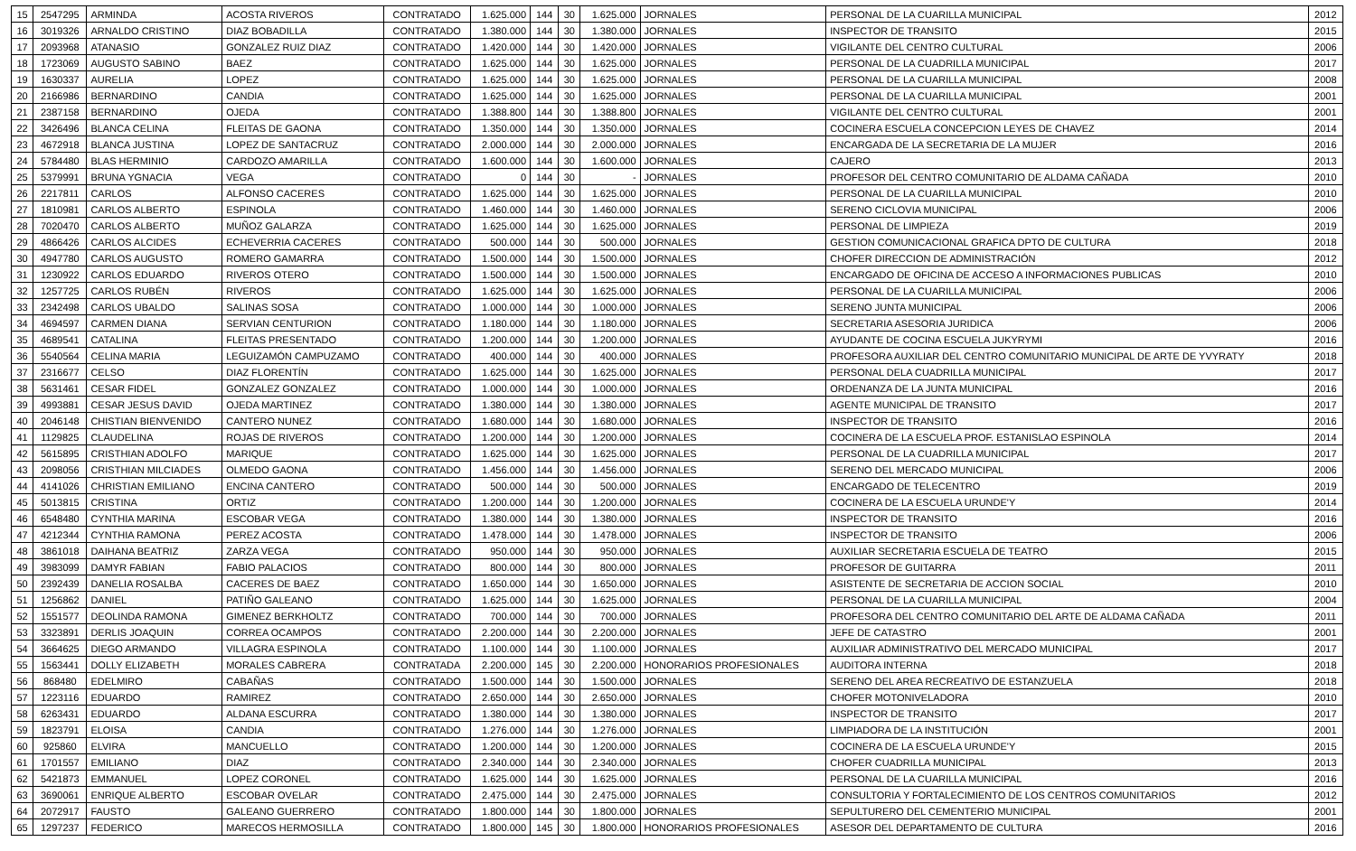| 15 | 2547295 | ARMINDA | ACOSTA RIVEROS | CONTRATADO | 1.625.000 | 144 | 30 | 1.625.000 | JORNALES | PERSONAL DE LA CUARILLA MUNICIPAL | 2012 |
| 16 | 3019326 | ARNALDO CRISTINO | DIAZ BOBADILLA | CONTRATADO | 1.380.000 | 144 | 30 | 1.380.000 | JORNALES | INSPECTOR DE TRANSITO | 2015 |
| 17 | 2093968 | ATANASIO | GONZALEZ RUIZ DIAZ | CONTRATADO | 1.420.000 | 144 | 30 | 1.420.000 | JORNALES | VIGILANTE DEL CENTRO CULTURAL | 2006 |
| 18 | 1723069 | AUGUSTO SABINO | BAEZ | CONTRATADO | 1.625.000 | 144 | 30 | 1.625.000 | JORNALES | PERSONAL DE LA CUADRILLA MUNICIPAL | 2017 |
| 19 | 1630337 | AURELIA | LOPEZ | CONTRATADO | 1.625.000 | 144 | 30 | 1.625.000 | JORNALES | PERSONAL DE LA CUARILLA MUNICIPAL | 2008 |
| 20 | 2166986 | BERNARDINO | CANDIA | CONTRATADO | 1.625.000 | 144 | 30 | 1.625.000 | JORNALES | PERSONAL DE LA CUARILLA MUNICIPAL | 2001 |
| 21 | 2387158 | BERNARDINO | OJEDA | CONTRATADO | 1.388.800 | 144 | 30 | 1.388.800 | JORNALES | VIGILANTE DEL CENTRO CULTURAL | 2001 |
| 22 | 3426496 | BLANCA CELINA | FLEITAS DE GAONA | CONTRATADO | 1.350.000 | 144 | 30 | 1.350.000 | JORNALES | COCINERA ESCUELA CONCEPCION LEYES DE CHAVEZ | 2014 |
| 23 | 4672918 | BLANCA JUSTINA | LOPEZ DE SANTACRUZ | CONTRATADO | 2.000.000 | 144 | 30 | 2.000.000 | JORNALES | ENCARGADA DE LA SECRETARIA DE LA MUJER | 2016 |
| 24 | 5784480 | BLAS HERMINIO | CARDOZO AMARILLA | CONTRATADO | 1.600.000 | 144 | 30 | 1.600.000 | JORNALES | CAJERO | 2013 |
| 25 | 5379991 | BRUNA YGNACIA | VEGA | CONTRATADO | 0 | 144 | 30 | - | JORNALES | PROFESOR DEL CENTRO COMUNITARIO DE ALDAMA CAÑADA | 2010 |
| 26 | 2217811 | CARLOS | ALFONSO CACERES | CONTRATADO | 1.625.000 | 144 | 30 | 1.625.000 | JORNALES | PERSONAL DE LA CUARILLA MUNICIPAL | 2010 |
| 27 | 1810981 | CARLOS ALBERTO | ESPINOLA | CONTRATADO | 1.460.000 | 144 | 30 | 1.460.000 | JORNALES | SERENO CICLOVIA MUNICIPAL | 2006 |
| 28 | 7020470 | CARLOS ALBERTO | MUÑOZ GALARZA | CONTRATADO | 1.625.000 | 144 | 30 | 1.625.000 | JORNALES | PERSONAL DE LIMPIEZA | 2019 |
| 29 | 4866426 | CARLOS ALCIDES | ECHEVERRIA CACERES | CONTRATADO | 500.000 | 144 | 30 | 500.000 | JORNALES | GESTION COMUNICACIONAL GRAFICA DPTO DE CULTURA | 2018 |
| 30 | 4947780 | CARLOS AUGUSTO | ROMERO GAMARRA | CONTRATADO | 1.500.000 | 144 | 30 | 1.500.000 | JORNALES | CHOFER DIRECCION DE ADMINISTRACIÓN | 2012 |
| 31 | 1230922 | CARLOS EDUARDO | RIVEROS OTERO | CONTRATADO | 1.500.000 | 144 | 30 | 1.500.000 | JORNALES | ENCARGADO DE OFICINA DE ACCESO A INFORMACIONES PUBLICAS | 2010 |
| 32 | 1257725 | CARLOS RUBÉN | RIVEROS | CONTRATADO | 1.625.000 | 144 | 30 | 1.625.000 | JORNALES | PERSONAL DE LA CUARILLA MUNICIPAL | 2006 |
| 33 | 2342498 | CARLOS UBALDO | SALINAS SOSA | CONTRATADO | 1.000.000 | 144 | 30 | 1.000.000 | JORNALES | SERENO JUNTA MUNICIPAL | 2006 |
| 34 | 4694597 | CARMEN DIANA | SERVIAN CENTURION | CONTRATADO | 1.180.000 | 144 | 30 | 1.180.000 | JORNALES | SECRETARIA ASESORIA JURIDICA | 2006 |
| 35 | 4689541 | CATALINA | FLEITAS PRESENTADO | CONTRATADO | 1.200.000 | 144 | 30 | 1.200.000 | JORNALES | AYUDANTE DE COCINA ESCUELA JUKYRYMI | 2016 |
| 36 | 5540564 | CELINA MARIA | LEGUIZAMÓN CAMPUZAMO | CONTRATADO | 400.000 | 144 | 30 | 400.000 | JORNALES | PROFESORA AUXILIAR DEL CENTRO COMUNITARIO MUNICIPAL DE ARTE DE YVYRATY | 2018 |
| 37 | 2316677 | CELSO | DIAZ FLORENTÍN | CONTRATADO | 1.625.000 | 144 | 30 | 1.625.000 | JORNALES | PERSONAL DELA CUADRILLA MUNICIPAL | 2017 |
| 38 | 5631461 | CESAR FIDEL | GONZALEZ GONZALEZ | CONTRATADO | 1.000.000 | 144 | 30 | 1.000.000 | JORNALES | ORDENANZA DE LA JUNTA MUNICIPAL | 2016 |
| 39 | 4993881 | CESAR JESUS DAVID | OJEDA MARTINEZ | CONTRATADO | 1.380.000 | 144 | 30 | 1.380.000 | JORNALES | AGENTE MUNICIPAL DE TRANSITO | 2017 |
| 40 | 2046148 | CHISTIAN BIENVENIDO | CANTERO NUNEZ | CONTRATADO | 1.680.000 | 144 | 30 | 1.680.000 | JORNALES | INSPECTOR DE TRANSITO | 2016 |
| 41 | 1129825 | CLAUDELINA | ROJAS DE RIVEROS | CONTRATADO | 1.200.000 | 144 | 30 | 1.200.000 | JORNALES | COCINERA DE LA ESCUELA PROF. ESTANISLAO ESPINOLA | 2014 |
| 42 | 5615895 | CRISTHIAN ADOLFO | MARIQUE | CONTRATADO | 1.625.000 | 144 | 30 | 1.625.000 | JORNALES | PERSONAL DE LA CUADRILLA MUNICIPAL | 2017 |
| 43 | 2098056 | CRISTHIAN MILCIADES | OLMEDO GAONA | CONTRATADO | 1.456.000 | 144 | 30 | 1.456.000 | JORNALES | SERENO DEL MERCADO MUNICIPAL | 2006 |
| 44 | 4141026 | CHRISTIAN EMILIANO | ENCINA CANTERO | CONTRATADO | 500.000 | 144 | 30 | 500.000 | JORNALES | ENCARGADO DE TELECENTRO | 2019 |
| 45 | 5013815 | CRISTINA | ORTIZ | CONTRATADO | 1.200.000 | 144 | 30 | 1.200.000 | JORNALES | COCINERA DE LA ESCUELA URUNDE'Y | 2014 |
| 46 | 6548480 | CYNTHIA MARINA | ESCOBAR VEGA | CONTRATADO | 1.380.000 | 144 | 30 | 1.380.000 | JORNALES | INSPECTOR DE TRANSITO | 2016 |
| 47 | 4212344 | CYNTHIA RAMONA | PEREZ ACOSTA | CONTRATADO | 1.478.000 | 144 | 30 | 1.478.000 | JORNALES | INSPECTOR DE TRANSITO | 2006 |
| 48 | 3861018 | DAIHANA BEATRIZ | ZARZA VEGA | CONTRATADO | 950.000 | 144 | 30 | 950.000 | JORNALES | AUXILIAR SECRETARIA ESCUELA DE TEATRO | 2015 |
| 49 | 3983099 | DAMYR FABIAN | FABIO PALACIOS | CONTRATADO | 800.000 | 144 | 30 | 800.000 | JORNALES | PROFESOR DE GUITARRA | 2011 |
| 50 | 2392439 | DANELIA ROSALBA | CACERES DE BAEZ | CONTRATADO | 1.650.000 | 144 | 30 | 1.650.000 | JORNALES | ASISTENTE DE SECRETARIA DE ACCION SOCIAL | 2010 |
| 51 | 1256862 | DANIEL | PATIÑO GALEANO | CONTRATADO | 1.625.000 | 144 | 30 | 1.625.000 | JORNALES | PERSONAL DE LA CUARILLA MUNICIPAL | 2004 |
| 52 | 1551577 | DEOLINDA RAMONA | GIMENEZ BERKHOLTZ | CONTRATADO | 700.000 | 144 | 30 | 700.000 | JORNALES | PROFESORA DEL CENTRO COMUNITARIO DEL ARTE DE ALDAMA CAÑADA | 2011 |
| 53 | 3323891 | DERLIS JOAQUIN | CORREA OCAMPOS | CONTRATADO | 2.200.000 | 144 | 30 | 2.200.000 | JORNALES | JEFE DE CATASTRO | 2001 |
| 54 | 3664625 | DIEGO ARMANDO | VILLAGRA ESPINOLA | CONTRATADO | 1.100.000 | 144 | 30 | 1.100.000 | JORNALES | AUXILIAR ADMINISTRATIVO DEL MERCADO MUNICIPAL | 2017 |
| 55 | 1563441 | DOLLY ELIZABETH | MORALES CABRERA | CONTRATADA | 2.200.000 | 145 | 30 | 2.200.000 | HONORARIOS PROFESIONALES | AUDITORA INTERNA | 2018 |
| 56 | 868480 | EDELMIRO | CABAÑAS | CONTRATADO | 1.500.000 | 144 | 30 | 1.500.000 | JORNALES | SERENO DEL AREA RECREATIVO DE ESTANZUELA | 2018 |
| 57 | 1223116 | EDUARDO | RAMIREZ | CONTRATADO | 2.650.000 | 144 | 30 | 2.650.000 | JORNALES | CHOFER MOTONIVELADORA | 2010 |
| 58 | 6263431 | EDUARDO | ALDANA ESCURRA | CONTRATADO | 1.380.000 | 144 | 30 | 1.380.000 | JORNALES | INSPECTOR DE TRANSITO | 2017 |
| 59 | 1823791 | ELOISA | CANDIA | CONTRATADO | 1.276.000 | 144 | 30 | 1.276.000 | JORNALES | LIMPIADORA DE LA INSTITUCIÓN | 2001 |
| 60 | 925860 | ELVIRA | MANCUELLO | CONTRATADO | 1.200.000 | 144 | 30 | 1.200.000 | JORNALES | COCINERA DE LA ESCUELA URUNDE'Y | 2015 |
| 61 | 1701557 | EMILIANO | DIAZ | CONTRATADO | 2.340.000 | 144 | 30 | 2.340.000 | JORNALES | CHOFER CUADRILLA MUNICIPAL | 2013 |
| 62 | 5421873 | EMMANUEL | LOPEZ CORONEL | CONTRATADO | 1.625.000 | 144 | 30 | 1.625.000 | JORNALES | PERSONAL DE LA CUARILLA MUNICIPAL | 2016 |
| 63 | 3690061 | ENRIQUE ALBERTO | ESCOBAR OVELAR | CONTRATADO | 2.475.000 | 144 | 30 | 2.475.000 | JORNALES | CONSULTORIA Y FORTALECIMIENTO DE LOS CENTROS COMUNITARIOS | 2012 |
| 64 | 2072917 | FAUSTO | GALEANO GUERRERO | CONTRATADO | 1.800.000 | 144 | 30 | 1.800.000 | JORNALES | SEPULTURERO DEL CEMENTERIO MUNICIPAL | 2001 |
| 65 | 1297237 | FEDERICO | MARECOS HERMOSILLA | CONTRATADO | 1.800.000 | 145 | 30 | 1.800.000 | HONORARIOS PROFESIONALES | ASESOR DEL DEPARTAMENTO DE CULTURA | 2016 |